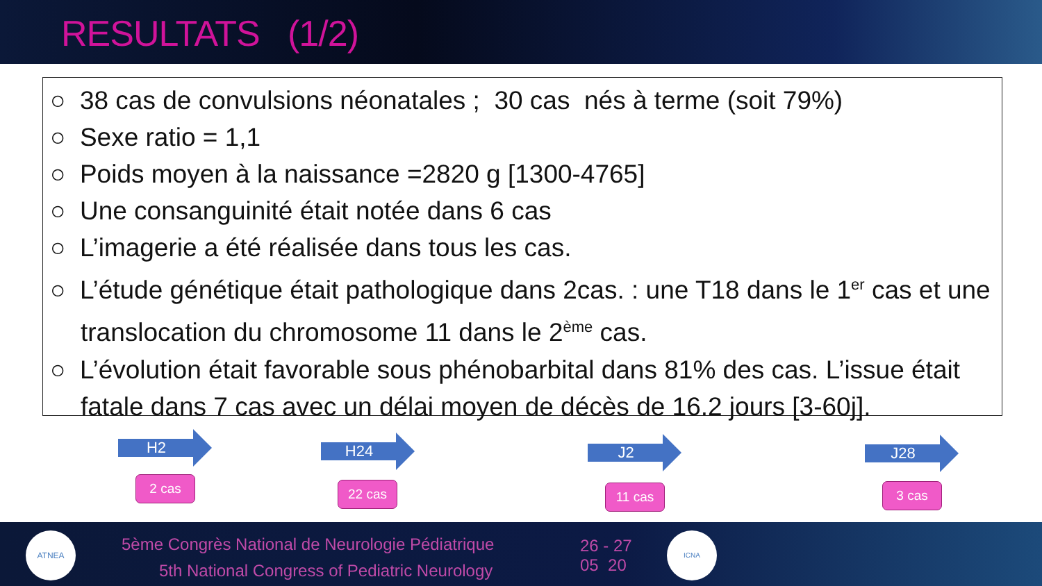RESULTATS (1/2)
○ 38 cas de convulsions néonatales ; 30 cas nés à terme (soit 79%)
○ Sexe ratio = 1,1
○ Poids moyen à la naissance =2820 g [1300-4765]
○ Une consanguinité était notée dans 6 cas
○ L’imagerie a été réalisée dans tous les cas.
○ L’étude génétique était pathologique dans 2cas. : une T18 dans le 1<sup>er</sup> cas et une translocation du chromosome 11 dans le 2<sup>ème</sup> cas.
○ L’évolution était favorable sous phénobarbital dans 81% des cas. L’issue était fatale dans 7 cas avec un délai moyen de décès de 16.2 jours [3-60j].
H2
2 cas
H24
22 cas
J2
11 cas
J28
3 cas
ATNEA
5ème Congrès National de Neurologie Pédiatrique
5th National Congress of Pediatric Neurology
26 - 27
05 20
ICNA